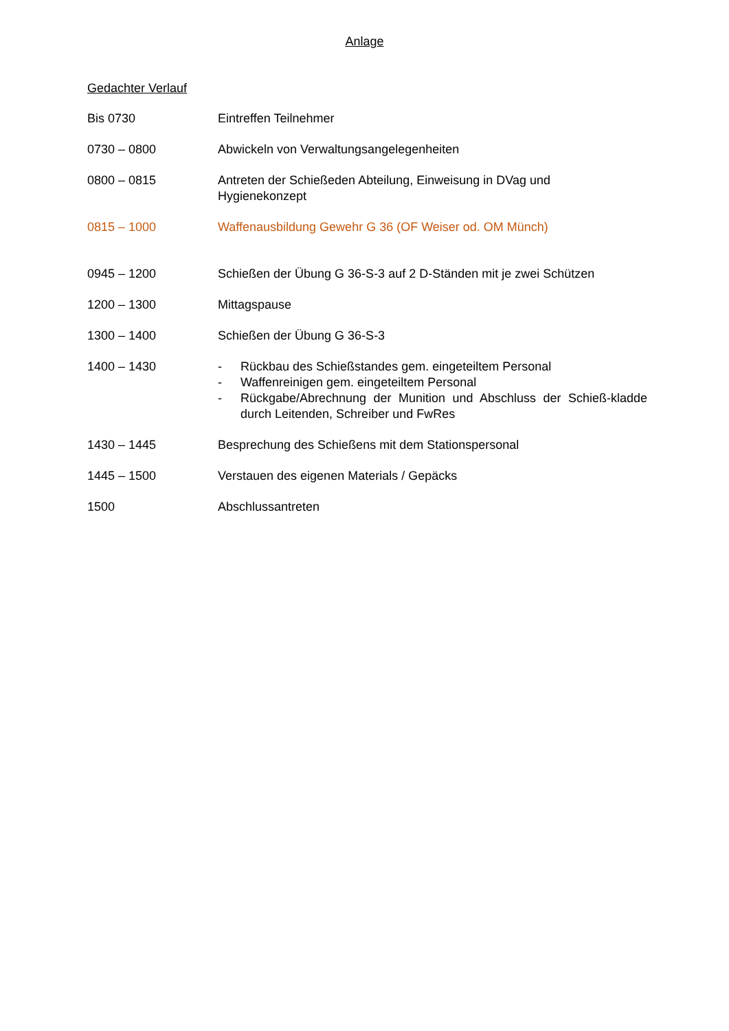Anlage
Gedachter Verlauf
Bis 0730 Eintreffen Teilnehmer
0730 – 0800 Abwickeln von Verwaltungsangelegenheiten
0800 – 0815 Antreten der Schießeden Abteilung, Einweisung in DVag und
Hygienekonzept
0815 – 1000 Waffenausbildung Gewehr G 36 (OF Weiser od. OM Münch)
0945 – 1200 Schießen der Übung G 36-S-3 auf 2 D-Ständen mit je zwei Schützen
1200 – 1300 Mittagspause
1300 – 1400 Schießen der Übung G 36-S-3
1400 – 1430 - Rückbau des Schießstandes gem. eingeteiltem Personal
- Waffenreinigen gem. eingeteiltem Personal
- Rückgabe/Abrechnung der Munition und Abschluss der Schieß-kladde durch Leitenden, Schreiber und FwRes
1430 – 1445 Besprechung des Schießens mit dem Stationspersonal
1445 – 1500 Verstauen des eigenen Materials / Gepäcks
1500 Abschlussantreten